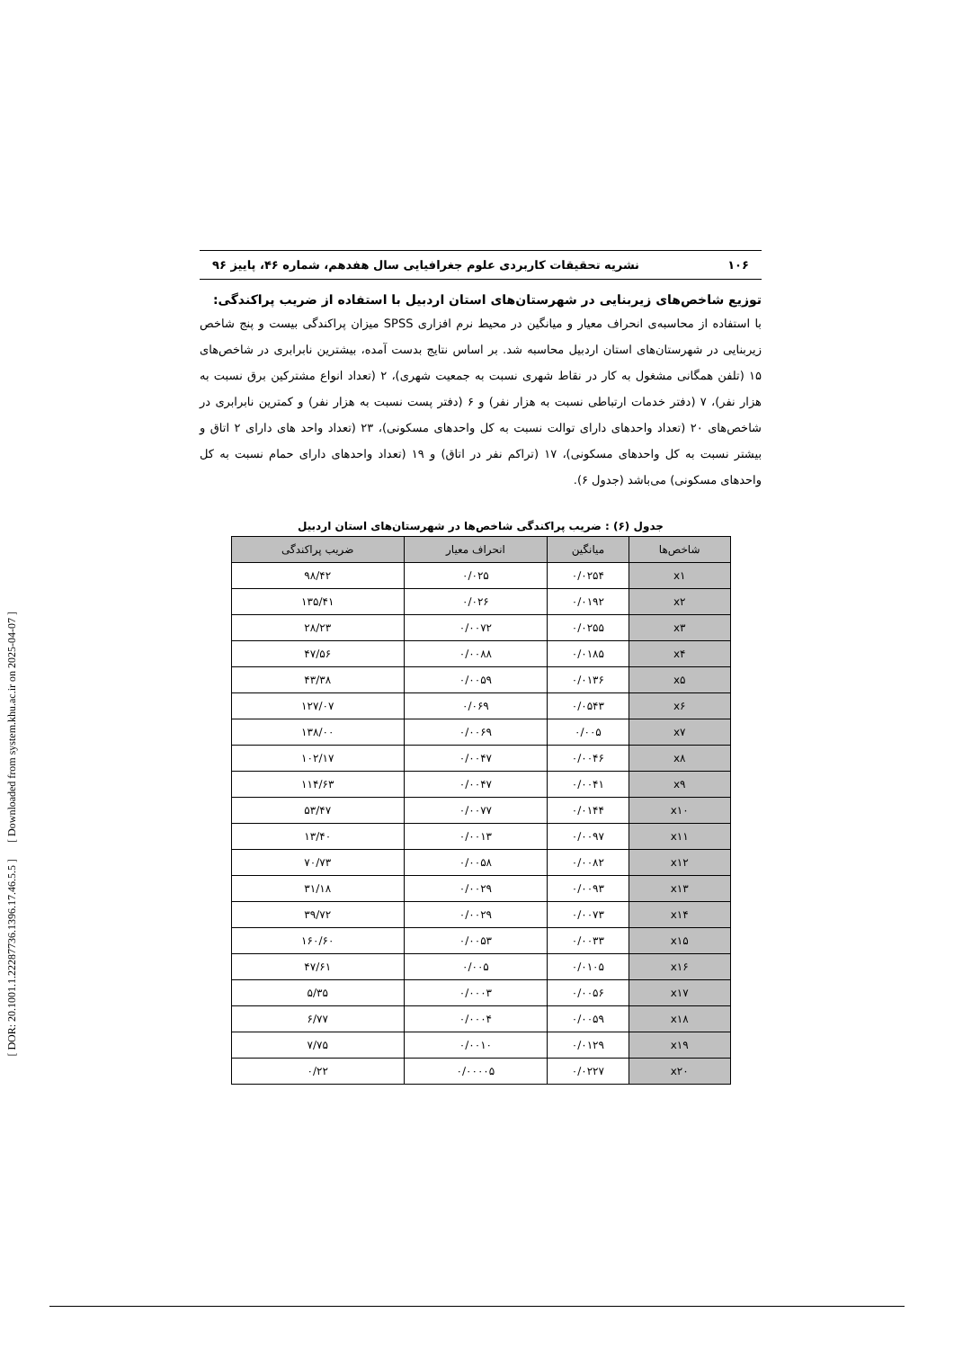[ DOR: 20.1001.1.22287736.1396.17.46.5.5 ] [ Downloaded from system.khu.ac.ir on 2025-04-07 ]
۱۰۶ نشریه تحقیقات کاربردی علوم جغرافیایی سال هفدهم، شماره ۴۶، پاییز ۹۶
توزیع شاخص‌های زیربنایی در شهرستان‌های استان اردبیل با استفاده از ضریب پراکندگی:
با استفاده از محاسبه‌ی انحراف معیار و میانگین در محیط نرم افزاری SPSS میزان پراکندگی بیست و پنج شاخص زیربنایی در شهرستان‌های استان اردبیل محاسبه شد. بر اساس نتایج بدست آمده، بیشترین نابرابری در شاخص‌های ۱۵ (تلفن همگانی مشغول به کار در نقاط شهری نسبت به جمعیت شهری)، ۲ (تعداد انواع مشترکین برق نسبت به هزار نفر)، ۷ (دفتر خدمات ارتباطی نسبت به هزار نفر) و ۶ (دفتر پست نسبت به هزار نفر) و کمترین نابرابری در شاخص‌های ۲۰ (تعداد واحدهای دارای توالت نسبت به کل واحدهای مسکونی)، ۲۳ (تعداد واحد های دارای ۲ اتاق و بیشتر نسبت به کل واحدهای مسکونی)، ۱۷ (تراکم نفر در اتاق) و ۱۹ (تعداد واحدهای دارای حمام نسبت به کل واحدهای مسکونی) می‌باشد (جدول ۶).
جدول (۶) : ضریب پراکندگی شاخص‌ها در شهرستان‌های استان اردبیل
| شاخص‌ها | میانگین | انحراف معیار | ضریب پراکندگی |
| --- | --- | --- | --- |
| x۱ | ۰/۰۲۵۴ | ۰/۰۲۵ | ۹۸/۴۲ |
| x۲ | ۰/۰۱۹۲ | ۰/۰۲۶ | ۱۳۵/۴۱ |
| x۳ | ۰/۰۲۵۵ | ۰/۰۰۷۲ | ۲۸/۲۳ |
| x۴ | ۰/۰۱۸۵ | ۰/۰۰۸۸ | ۴۷/۵۶ |
| x۵ | ۰/۰۱۳۶ | ۰/۰۰۵۹ | ۴۳/۳۸ |
| x۶ | ۰/۰۵۴۳ | ۰/۰۶۹ | ۱۲۷/۰۷ |
| x۷ | ۰/۰۰۵ | ۰/۰۰۶۹ | ۱۳۸/۰۰ |
| x۸ | ۰/۰۰۴۶ | ۰/۰۰۴۷ | ۱۰۲/۱۷ |
| x۹ | ۰/۰۰۴۱ | ۰/۰۰۴۷ | ۱۱۴/۶۳ |
| x۱۰ | ۰/۰۱۴۴ | ۰/۰۰۷۷ | ۵۳/۴۷ |
| x۱۱ | ۰/۰۰۹۷ | ۰/۰۰۱۳ | ۱۳/۴۰ |
| x۱۲ | ۰/۰۰۸۲ | ۰/۰۰۵۸ | ۷۰/۷۳ |
| x۱۳ | ۰/۰۰۹۳ | ۰/۰۰۲۹ | ۳۱/۱۸ |
| x۱۴ | ۰/۰۰۷۳ | ۰/۰۰۲۹ | ۳۹/۷۲ |
| x۱۵ | ۰/۰۰۳۳ | ۰/۰۰۵۳ | ۱۶۰/۶۰ |
| x۱۶ | ۰/۰۱۰۵ | ۰/۰۰۵ | ۴۷/۶۱ |
| x۱۷ | ۰/۰۰۵۶ | ۰/۰۰۰۳ | ۵/۳۵ |
| x۱۸ | ۰/۰۰۵۹ | ۰/۰۰۰۴ | ۶/۷۷ |
| x۱۹ | ۰/۰۱۲۹ | ۰/۰۰۱۰ | ۷/۷۵ |
| x۲۰ | ۰/۰۲۲۷ | ۰/۰۰۰۰۵ | ۰/۲۲ |